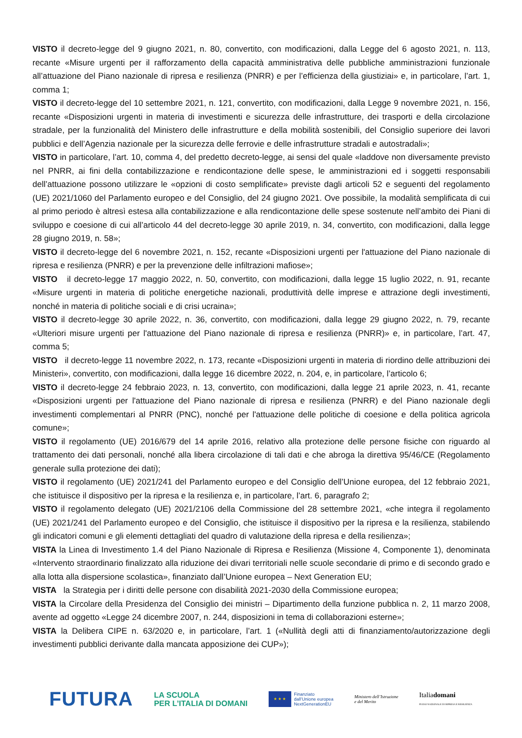VISTO il decreto-legge del 9 giugno 2021, n. 80, convertito, con modificazioni, dalla Legge del 6 agosto 2021, n. 113, recante «Misure urgenti per il rafforzamento della capacità amministrativa delle pubbliche amministrazioni funzionale all’attuazione del Piano nazionale di ripresa e resilienza (PNRR) e per l’efficienza della giustiziai» e, in particolare, l’art. 1, comma 1;
VISTO il decreto-legge del 10 settembre 2021, n. 121, convertito, con modificazioni, dalla Legge 9 novembre 2021, n. 156, recante «Disposizioni urgenti in materia di investimenti e sicurezza delle infrastrutture, dei trasporti e della circolazione stradale, per la funzionalità del Ministero delle infrastrutture e della mobilità sostenibili, del Consiglio superiore dei lavori pubblici e dell’Agenzia nazionale per la sicurezza delle ferrovie e delle infrastrutture stradali e autostradali»;
VISTO in particolare, l’art. 10, comma 4, del predetto decreto-legge, ai sensi del quale «laddove non diversamente previsto nel PNRR, ai fini della contabilizzazione e rendicontazione delle spese, le amministrazioni ed i soggetti responsabili dell’attuazione possono utilizzare le «opzioni di costo semplificate» previste dagli articoli 52 e seguenti del regolamento (UE) 2021/1060 del Parlamento europeo e del Consiglio, del 24 giugno 2021. Ove possibile, la modalità semplificata di cui al primo periodo è altresì estesa alla contabilizzazione e alla rendicontazione delle spese sostenute nell’ambito dei Piani di sviluppo e coesione di cui all’articolo 44 del decreto-legge 30 aprile 2019, n. 34, convertito, con modificazioni, dalla legge 28 giugno 2019, n. 58»;
VISTO il decreto-legge del 6 novembre 2021, n. 152, recante «Disposizioni urgenti per l'attuazione del Piano nazionale di ripresa e resilienza (PNRR) e per la prevenzione delle infiltrazioni mafiose»;
VISTO il decreto-legge 17 maggio 2022, n. 50, convertito, con modificazioni, dalla legge 15 luglio 2022, n. 91, recante «Misure urgenti in materia di politiche energetiche nazionali, produttività delle imprese e attrazione degli investimenti, nonché in materia di politiche sociali e di crisi ucraina»;
VISTO il decreto-legge 30 aprile 2022, n. 36, convertito, con modificazioni, dalla legge 29 giugno 2022, n. 79, recante «Ulteriori misure urgenti per l'attuazione del Piano nazionale di ripresa e resilienza (PNRR)» e, in particolare, l’art. 47, comma 5;
VISTO il decreto-legge 11 novembre 2022, n. 173, recante «Disposizioni urgenti in materia di riordino delle attribuzioni dei Ministeri», convertito, con modificazioni, dalla legge 16 dicembre 2022, n. 204, e, in particolare, l’articolo 6;
VISTO il decreto-legge 24 febbraio 2023, n. 13, convertito, con modificazioni, dalla legge 21 aprile 2023, n. 41, recante «Disposizioni urgenti per l'attuazione del Piano nazionale di ripresa e resilienza (PNRR) e del Piano nazionale degli investimenti complementari al PNRR (PNC), nonché per l'attuazione delle politiche di coesione e della politica agricola comune»;
VISTO il regolamento (UE) 2016/679 del 14 aprile 2016, relativo alla protezione delle persone fisiche con riguardo al trattamento dei dati personali, nonché alla libera circolazione di tali dati e che abroga la direttiva 95/46/CE (Regolamento generale sulla protezione dei dati);
VISTO il regolamento (UE) 2021/241 del Parlamento europeo e del Consiglio dell’Unione europea, del 12 febbraio 2021, che istituisce il dispositivo per la ripresa e la resilienza e, in particolare, l’art. 6, paragrafo 2;
VISTO il regolamento delegato (UE) 2021/2106 della Commissione del 28 settembre 2021, «che integra il regolamento (UE) 2021/241 del Parlamento europeo e del Consiglio, che istituisce il dispositivo per la ripresa e la resilienza, stabilendo gli indicatori comuni e gli elementi dettagliati del quadro di valutazione della ripresa e della resilienza»;
VISTA la Linea di Investimento 1.4 del Piano Nazionale di Ripresa e Resilienza (Missione 4, Componente 1), denominata «Intervento straordinario finalizzato alla riduzione dei divari territoriali nelle scuole secondarie di primo e di secondo grado e alla lotta alla dispersione scolastica», finanziato dall’Unione europea – Next Generation EU;
VISTA la Strategia per i diritti delle persone con disabilità 2021-2030 della Commissione europea;
VISTA la Circolare della Presidenza del Consiglio dei ministri – Dipartimento della funzione pubblica n. 2, 11 marzo 2008, avente ad oggetto «Legge 24 dicembre 2007, n. 244, disposizioni in tema di collaborazioni esterne»;
VISTA la Delibera CIPE n. 63/2020 e, in particolare, l’art. 1 («Nullità degli atti di finanziamento/autorizzazione degli investimenti pubblici derivante dalla mancata apposizione dei CUP»);
FUTURA
LA SCUOLA
PER L’ITALIA DI DOMANI
★ ★ ★
Finanziato
dall’Unione europea
NextGenerationEU
Ministero dell’Istruzione
e del Merito
Italiadomani
PIANO NAZIONALE DI RIPRESA E RESILIENZA